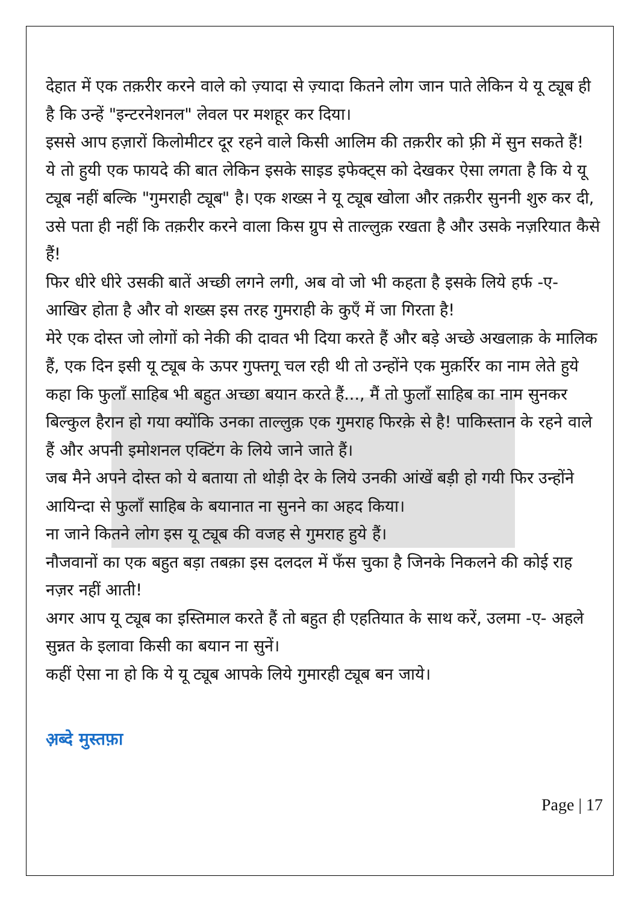देहात में एक तक़रीर करने वाले को ज़्यादा से ज़्यादा कितने लोग जान पाते लेकिन ये यू ट्यूब ही है कि उन्हें "इन्टरनेशनल" लेवल पर मशहूर कर दिया।
इससे आप हज़ारों किलोमीटर दूर रहने वाले किसी आलिम की तक़रीर को फ़्री में सुन सकते हैं!
ये तो हुयी एक फायदे की बात लेकिन इसके साइड इफेक्ट्स को देखकर ऐसा लगता है कि ये यू ट्यूब नहीं बल्कि "गुमराही ट्यूब" है। एक शख्स ने यू ट्यूब खोला और तक़रीर सुननी शुरु कर दी, उसे पता ही नहीं कि तक़रीर करने वाला किस ग्रुप से ताल्लुक़ रखता है और उसके नज़रियात कैसे हैं!
फिर धीरे धीरे उसकी बातें अच्छी लगने लगी, अब वो जो भी कहता है इसके लिये हर्फ -ए- आखिर होता है और वो शख्स इस तरह गुमराही के कुएँ में जा गिरता है!
मेरे एक दोस्त जो लोगों को नेकी की दावत भी दिया करते हैं और बड़े अच्छे अखलाक़ के मालिक हैं, एक दिन इसी यू ट्यूब के ऊपर गुफ्तगू चल रही थी तो उन्होंने एक मुक़र्रिर का नाम लेते हुये कहा कि फुलाँ साहिब भी बहुत अच्छा बयान करते हैं..., मैं तो फुलाँ साहिब का नाम सुनकर बिल्कुल हैरान हो गया क्योंकि उनका ताल्लुक़ एक गुमराह फिरक़े से है! पाकिस्तान के रहने वाले हैं और अपनी इमोशनल एक्टिंग के लिये जाने जाते हैं।
जब मैने अपने दोस्त को ये बताया तो थोड़ी देर के लिये उनकी आंखें बड़ी हो गयी फिर उन्होंने आयिन्दा से फुलाँ साहिब के बयानात ना सुनने का अहद किया।
ना जाने कितने लोग इस यू ट्यूब की वजह से गुमराह हुये हैं।
नौजवानों का एक बहुत बड़ा तबक़ा इस दलदल में फँस चुका है जिनके निकलने की कोई राह नज़र नहीं आती!
अगर आप यू ट्यूब का इस्तिमाल करते हैं तो बहुत ही एहतियात के साथ करें, उलमा -ए- अहले सुन्नत के इलावा किसी का बयान ना सुनें।
कहीं ऐसा ना हो कि ये यू ट्यूब आपके लिये गुमारही ट्यूब बन जाये।
अ़ब्दे मुस्तफ़ा
Page | 17